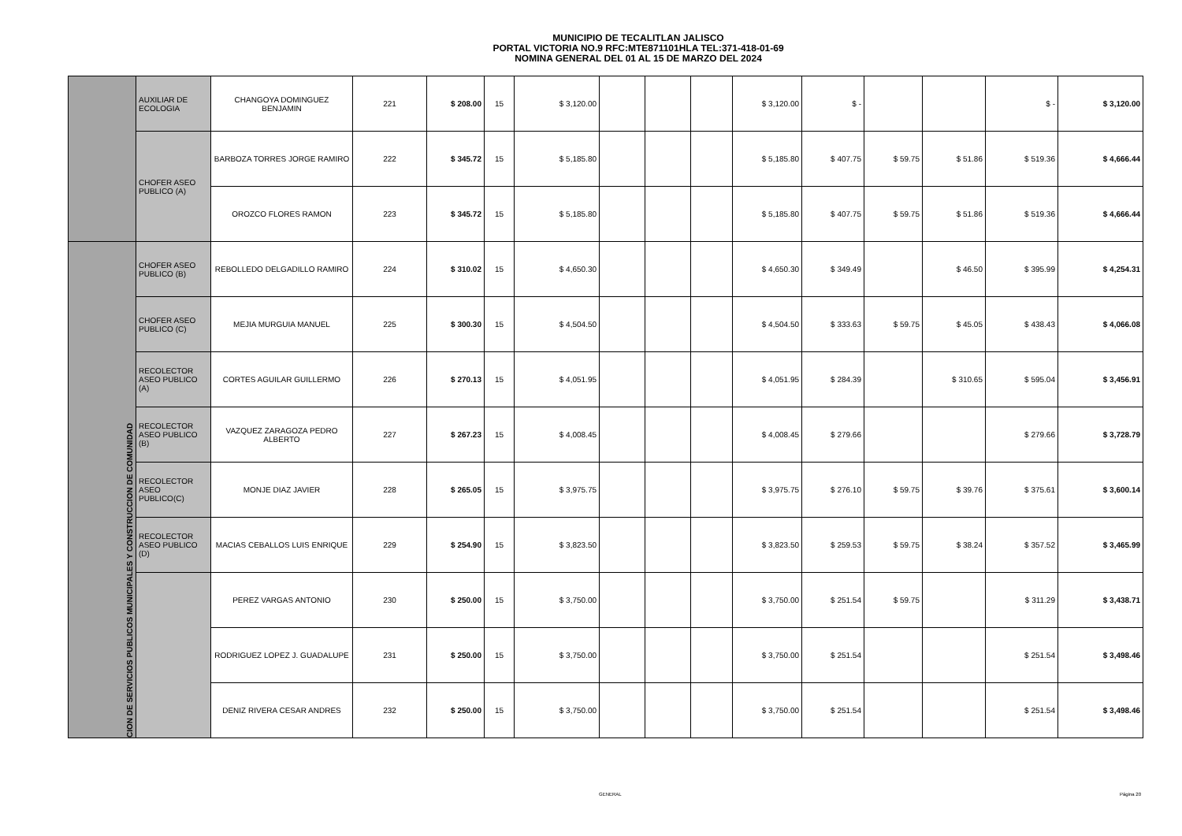MUNICIPIO DE TECALITLAN JALISCO
PORTAL VICTORIA NO.9 RFC:MTE871101HLA TEL:371-418-01-69
NOMINA GENERAL DEL 01 AL 15 DE MARZO DEL 2024
| | AUXILIAR DE ECOLOGIA | CHANGOYA DOMINGUEZ BENJAMIN | 221 | $ 208.00 | 15 | $ 3,120.00 | | | | $ 3,120.00 | $ - | | | $ - | $ 3,120.00 |
| | CHOFER ASEO PUBLICO (A) | BARBOZA TORRES JORGE RAMIRO | 222 | $ 345.72 | 15 | $ 5,185.80 | | | | $ 5,185.80 | $ 407.75 | $ 59.75 | $ 51.86 | $ 519.36 | $ 4,666.44 |
| | | OROZCO FLORES RAMON | 223 | $ 345.72 | 15 | $ 5,185.80 | | | | $ 5,185.80 | $ 407.75 | $ 59.75 | $ 51.86 | $ 519.36 | $ 4,666.44 |
| CION DE SERVICIOS PUBLICOS MUNICIPALES Y CONSTRUCCION DE COMUNIDAD | CHOFER ASEO PUBLICO (B) | REBOLLEDO DELGADILLO RAMIRO | 224 | $ 310.02 | 15 | $ 4,650.30 | | | | $ 4,650.30 | $ 349.49 | | $ 46.50 | $ 395.99 | $ 4,254.31 |
| | CHOFER ASEO PUBLICO (C) | MEJIA MURGUIA MANUEL | 225 | $ 300.30 | 15 | $ 4,504.50 | | | | $ 4,504.50 | $ 333.63 | $ 59.75 | $ 45.05 | $ 438.43 | $ 4,066.08 |
| | RECOLECTOR ASEO PUBLICO (A) | CORTES AGUILAR GUILLERMO | 226 | $ 270.13 | 15 | $ 4,051.95 | | | | $ 4,051.95 | $ 284.39 | | $ 310.65 | $ 595.04 | $ 3,456.91 |
| | RECOLECTOR ASEO PUBLICO (B) | VAZQUEZ ZARAGOZA PEDRO ALBERTO | 227 | $ 267.23 | 15 | $ 4,008.45 | | | | $ 4,008.45 | $ 279.66 | | | $ 279.66 | $ 3,728.79 |
| | RECOLECTOR ASEO PUBLICO(C) | MONJE DIAZ JAVIER | 228 | $ 265.05 | 15 | $ 3,975.75 | | | | $ 3,975.75 | $ 276.10 | $ 59.75 | $ 39.76 | $ 375.61 | $ 3,600.14 |
| | RECOLECTOR ASEO PUBLICO (D) | MACIAS CEBALLOS LUIS ENRIQUE | 229 | $ 254.90 | 15 | $ 3,823.50 | | | | $ 3,823.50 | $ 259.53 | $ 59.75 | $ 38.24 | $ 357.52 | $ 3,465.99 |
| | | PEREZ VARGAS ANTONIO | 230 | $ 250.00 | 15 | $ 3,750.00 | | | | $ 3,750.00 | $ 251.54 | $ 59.75 | | $ 311.29 | $ 3,438.71 |
| | | RODRIGUEZ LOPEZ J. GUADALUPE | 231 | $ 250.00 | 15 | $ 3,750.00 | | | | $ 3,750.00 | $ 251.54 | | | $ 251.54 | $ 3,498.46 |
| | | DENIZ RIVERA CESAR ANDRES | 232 | $ 250.00 | 15 | $ 3,750.00 | | | | $ 3,750.00 | $ 251.54 | | | $ 251.54 | $ 3,498.46 |
GENERAL Página 20